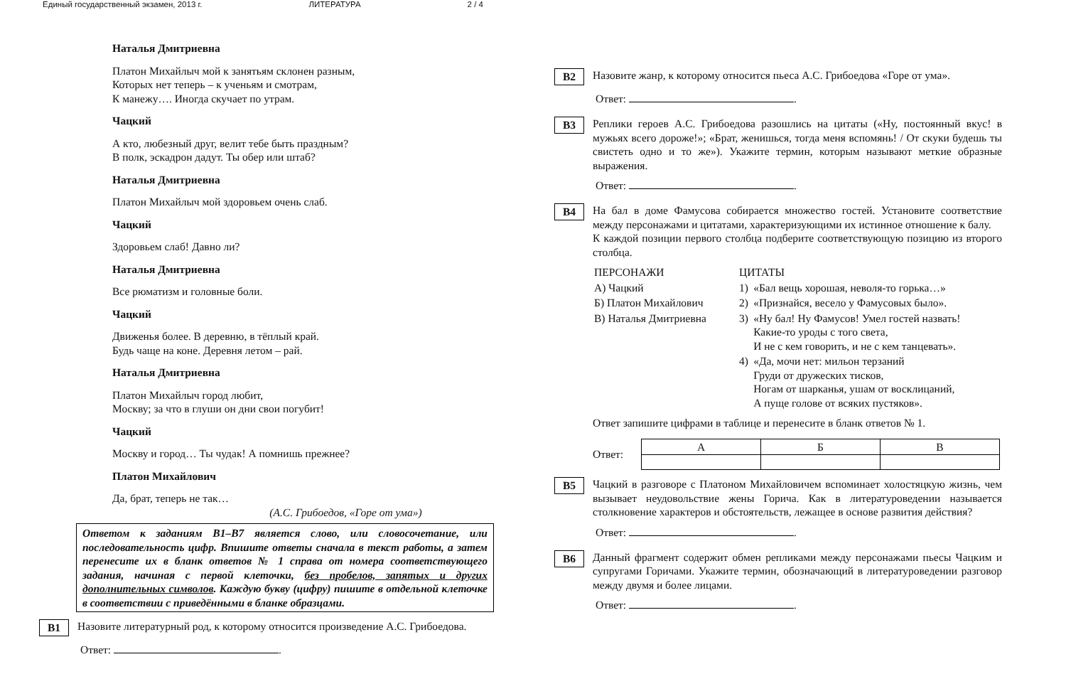Единый государственный экзамен, 2013 г. ЛИТЕРАТУРА 2 / 4
Наталья Дмитриевна
Платон Михайлыч мой к занятьям склонен разным,
Которых нет теперь – к ученьям и смотрам,
К манежу…. Иногда скучает по утрам.
Чацкий
А кто, любезный друг, велит тебе быть праздным?
В полк, эскадрон дадут. Ты обер или штаб?
Наталья Дмитриевна
Платон Михайлыч мой здоровьем очень слаб.
Чацкий
Здоровьем слаб! Давно ли?
Наталья Дмитриевна
Все рюматизм и головные боли.
Чацкий
Движенья более. В деревню, в тёплый край.
Будь чаще на коне. Деревня летом – рай.
Наталья Дмитриевна
Платон Михайлыч город любит,
Москву; за что в глуши он дни свои погубит!
Чацкий
Москву и город… Ты чудак! А помнишь прежнее?
Платон Михайлович
Да, брат, теперь не так…
(А.С. Грибоедов, «Горе от ума»)
Ответом к заданиям В1–В7 является слово, или словосочетание, или последовательность цифр. Впишите ответы сначала в текст работы, а затем перенесите их в бланк ответов № 1 справа от номера соответствующего задания, начиная с первой клеточки, без пробелов, запятых и других дополнительных символов. Каждую букву (цифру) пишите в отдельной клеточке в соответствии с приведёнными в бланке образцами.
B1
Назовите литературный род, к которому относится произведение А.С. Грибоедова.
Ответ: .
B2
Назовите жанр, к которому относится пьеса А.С. Грибоедова «Горе от ума».
Ответ: .
B3
Реплики героев А.С. Грибоедова разошлись на цитаты («Ну, постоянный вкус! в мужьях всего дороже!»; «Брат, женишься, тогда меня вспомянь! / От скуки будешь ты свистеть одно и то же»). Укажите термин, которым называют меткие образные выражения.
Ответ: .
B4
На бал в доме Фамусова собирается множество гостей. Установите соответствие между персонажами и цитатами, характеризующими их истинное отношение к балу.
К каждой позиции первого столбца подберите соответствующую позицию из второго столбца.
| ПЕРСОНАЖИ | ЦИТАТЫ | |
| --- | --- | --- |
| А) Чацкий | 1) | «Бал вещь хорошая, неволя-то горька…» |
| Б) Платон Михайлович | 2) | «Признайся, весело у Фамусовых было». |
| В) Наталья Дмитриевна | 3) | «Ну бал! Ну Фамусов! Умел гостей назвать! Какие-то уроды с того света, И не с кем говорить, и не с кем танцевать». |
| | 4) | «Да, мочи нет: мильон терзаний Груди от дружеских тисков, Ногам от шарканья, ушам от восклицаний, А пуще голове от всяких пустяков». |
Ответ запишите цифрами в таблице и перенесите в бланк ответов № 1.
Ответ:
| А | Б | В |
B5
Чацкий в разговоре с Платоном Михайловичем вспоминает холостяцкую жизнь, чем вызывает неудовольствие жены Горича. Как в литературоведении называется столкновение характеров и обстоятельств, лежащее в основе развития действия?
Ответ: .
B6
Данный фрагмент содержит обмен репликами между персонажами пьесы Чацким и супругами Горичами. Укажите термин, обозначающий в литературоведении разговор между двумя и более лицами.
Ответ: .